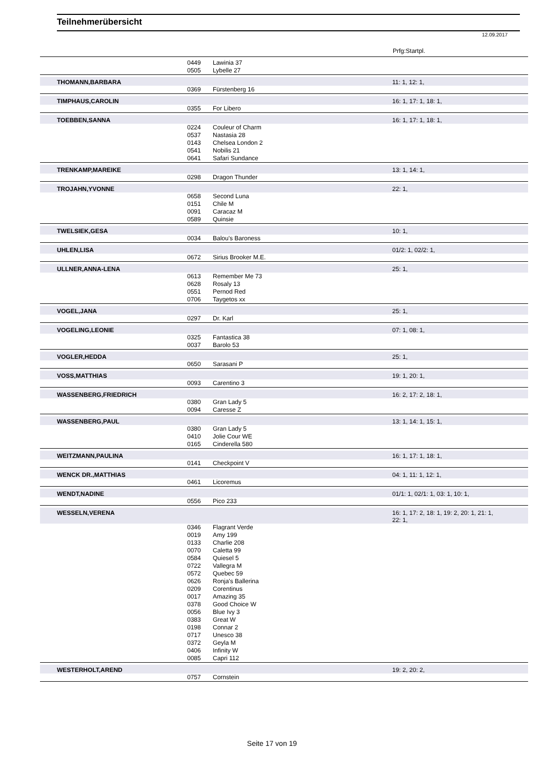Teilnehmerübersicht
12.09.2017
Prfg:Startpl.
| | 0449 | Lawinia 37 | |
| | 0505 | Lybelle 27 | |
| THOMANN,BARBARA | | | 11: 1, 12: 1, |
| | 0369 | Fürstenberg 16 | |
| TIMPHAUS,CAROLIN | | | 16: 1, 17: 1, 18: 1, |
| | 0355 | For Libero | |
| TOEBBEN,SANNA | | | 16: 1, 17: 1, 18: 1, |
| | 0224 | Couleur of Charm | |
| | 0537 | Nastasia 28 | |
| | 0143 | Chelsea London 2 | |
| | 0541 | Nobilis 21 | |
| | 0641 | Safari Sundance | |
| TRENKAMP,MAREIKE | | | 13: 1, 14: 1, |
| | 0298 | Dragon Thunder | |
| TROJAHN,YVONNE | | | 22: 1, |
| | 0658 | Second Luna | |
| | 0151 | Chile M | |
| | 0091 | Caracaz M | |
| | 0589 | Quinsie | |
| TWELSIEK,GESA | | | 10: 1, |
| | 0034 | Balou's Baroness | |
| UHLEN,LISA | | | 01/2: 1, 02/2: 1, |
| | 0672 | Sirius Brooker M.E. | |
| ULLNER,ANNA-LENA | | | 25: 1, |
| | 0613 | Remember Me 73 | |
| | 0628 | Rosaly 13 | |
| | 0551 | Pernod Red | |
| | 0706 | Taygetos xx | |
| VOGEL,JANA | | | 25: 1, |
| | 0297 | Dr. Karl | |
| VOGELING,LEONIE | | | 07: 1, 08: 1, |
| | 0325 | Fantastica 38 | |
| | 0037 | Barolo 53 | |
| VOGLER,HEDDA | | | 25: 1, |
| | 0650 | Sarasani P | |
| VOSS,MATTHIAS | | | 19: 1, 20: 1, |
| | 0093 | Carentino 3 | |
| WASSENBERG,FRIEDRICH | | | 16: 2, 17: 2, 18: 1, |
| | 0380 | Gran Lady 5 | |
| | 0094 | Caresse Z | |
| WASSENBERG,PAUL | | | 13: 1, 14: 1, 15: 1, |
| | 0380 | Gran Lady 5 | |
| | 0410 | Jolie Cour WE | |
| | 0165 | Cinderella 580 | |
| WEITZMANN,PAULINA | | | 16: 1, 17: 1, 18: 1, |
| | 0141 | Checkpoint V | |
| WENCK DR.,MATTHIAS | | | 04: 1, 11: 1, 12: 1, |
| | 0461 | Licoremus | |
| WENDT,NADINE | | | 01/1: 1, 02/1: 1, 03: 1, 10: 1, |
| | 0556 | Pico 233 | |
| WESSELN,VERENA | | | 16: 1, 17: 2, 18: 1, 19: 2, 20: 1, 21: 1, 22: 1, |
| | 0346 | Flagrant Verde | |
| | 0019 | Amy 199 | |
| | 0133 | Charlie 208 | |
| | 0070 | Caletta 99 | |
| | 0584 | Quiesel 5 | |
| | 0722 | Vallegra M | |
| | 0572 | Quebec 59 | |
| | 0626 | Ronja's Ballerina | |
| | 0209 | Corentinus | |
| | 0017 | Amazing 35 | |
| | 0378 | Good Choice W | |
| | 0056 | Blue Ivy 3 | |
| | 0383 | Great W | |
| | 0198 | Connar 2 | |
| | 0717 | Unesco 38 | |
| | 0372 | Geyla M | |
| | 0406 | Infinity W | |
| | 0085 | Capri 112 | |
| WESTERHOLT,AREND | | | 19: 2, 20: 2, |
| | 0757 | Cornstein | |
Seite 17 von 19